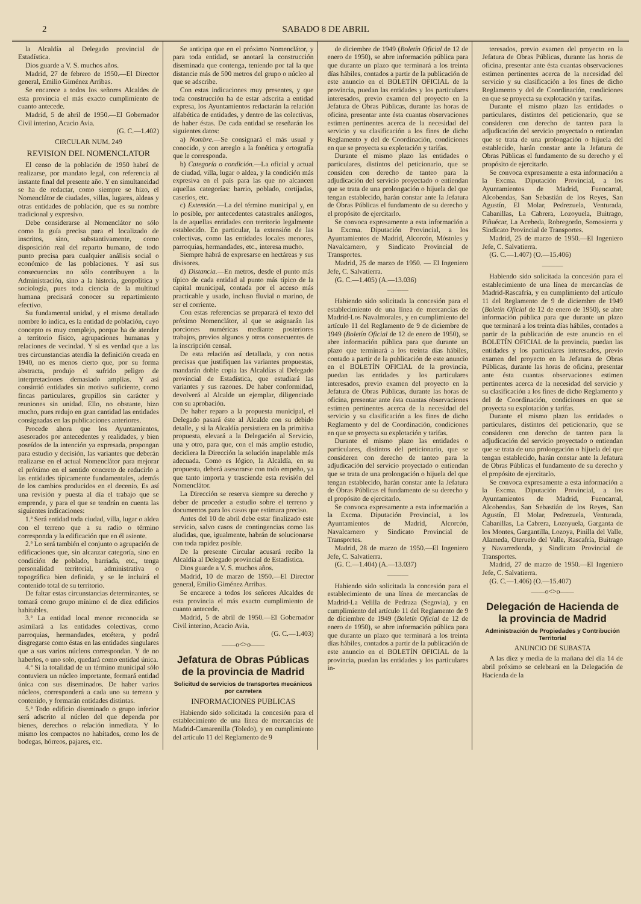2 SABADO 8 DE ABRIL
la Alcaldía al Delegado provincial de Estadística.
Dios guarde a V. S. muchos años.
Madrid, 27 de febrero de 1950.—El Director general, Emilio Giménez Arribas.
Se encarece a todos los señores Alcaldes de esta provincia el más exacto cumplimiento de cuanto antecede.
Madrid, 5 de abril de 1950.—El Gobernador Civil interino, Acacio Avia.
(G. C.—1.402)
CIRCULAR NUM. 249
REVISION DEL NOMENCLATOR
El censo de la población de 1950 habrá de realizarse, por mandato legal, con referencia al instante final del presente año. Y en simultaneidad se ha de redactar, como siempre se hizo, el Nomenclátor de ciudades, villas, lugares, aldeas y otras entidades de población, que es su nombre tradicional y expresivo.
Debe considerarse al Nomenclátor no sólo como la guía precisa para el localizado de inscritos, sino, substantivamente, como disposición real del reparto humano, de todo punto precisa para cualquier análisis social o económico de las poblaciones. Y así sus consecuencias no sólo contribuyen a la Administración, sino a la historia, geopolítica y sociología, pues toda ciencia de la multitud humana precisará conocer su repartimiento efectivo.
Su fundamental unidad, y el mismo detallado nombre lo indica, es la entidad de población, cuyo concepto es muy complejo, porque ha de atender a territorio físico, agrupaciones humanas y relaciones de vecindad. Y si es verdad que a las tres circunstancias atendía la definición creada en 1940, no es menos cierto que, por su forma abstracta, produjo el sufrido peligro de interpretaciones demasiado amplias. Y así consintió entidades sin motivo suficiente, como fincas particulares, grupillos sin carácter y reuniones sin unidad. Ello, no obstante, hizo mucho, pues redujo en gran cantidad las entidades consignadas en las publicaciones anteriores.
Procede ahora que los Ayuntamientos, asesorados por antecedentes y realidades, y bien poseídos de la intención ya expresada, propongan para estudio y decisión, las variantes que deberán realizarse en el actual Nomenclátor para mejorar el próximo en el sentido concreto de reducirlo a las entidades típicamente fundamentales, además de los cambios producidos en el decenio. Es así una revisión y puesta al día el trabajo que se emprende, y para el que se tendrán en cuenta las siguientes indicaciones:
1.ª Será entidad toda ciudad, villa, lugar o aldea con el terreno que a su radio o término corresponda y la edificación que en él asiente.
2.ª Lo será también el conjunto o agrupación de edificaciones que, sin alcanzar categoría, sino en condición de poblado, barriada, etc., tenga personalidad territorial, administrativa o topográfica bien definida, y se le incluirá el contenido total de su territorio.
De faltar estas circunstancias determinantes, se tomará como grupo mínimo el de diez edificios habitables.
3.ª La entidad local menor reconocida se asimilará a las entidades colectivas, como parroquias, hermandades, etcétera, y podrá disgregarse como éstas en las entidades singulares que a sus varios núcleos correspondan. Y de no haberlos, o uno solo, quedará como entidad única.
4.ª Si la totalidad de un término municipal sólo contuviera un núcleo importante, formará entidad única con sus diseminados. De haber varios núcleos, corresponderá a cada uno su terreno y contenido, y formarán entidades distintas.
5.ª Todo edificio diseminado o grupo inferior será adscrito al núcleo del que dependa por bienes, derechos o relación inmediata. Y lo mismo los compactos no habitados, como los de bodegas, hórreos, pajares, etc.
Se anticipa que en el próximo Nomenclátor, y para toda entidad, se anotará la construcción diseminada que contenga, teniendo por tal la que distancie más de 500 metros del grupo o núcleo al que se adscribe.
Con estas indicaciones muy presentes, y que toda construcción ha de estar adscrita a entidad expresa, los Ayuntamientos redactarán la relación alfabética de entidades, y dentro de las colectivas, de haber éstas. De cada entidad se reseñarán los siguientes datos:
a) Nombre.—Se consignará el más usual y conocido, y con arreglo a la fonética y ortografía que le corresponda.
b) Categoría o condición.—La oficial y actual de ciudad, villa, lugar o aldea, y la condición más expresiva en el país para las que no alcancen aquellas categorías: barrio, poblado, cortijadas, caseríos, etc.
c) Extensión.—La del término municipal y, en lo posible, por antecedentes catastrales análogos, la de aquellas entidades con territorio legalmente establecido. En particular, la extensión de las colectivas, como las entidades locales menores, parroquias, hermandades, etc., interesa mucho.
Siempre habrá de expresarse en hectáreas y sus divisores.
d) Distancia.—En metros, desde el punto más típico de cada entidad al punto más típico de la capital municipal, contada por el acceso más practicable y usado, incluso fluvial o marino, de ser el corriente.
Con estas referencias se preparará el texto del próximo Nomenclátor, al que se asignarán las porciones numéricas mediante posteriores trabajos, previos algunos y otros consecuentes de la inscripción censal.
De esta relación así detallada, y con notas precisas que justifiquen las variantes propuestas, mandarán doble copia las Alcaldías al Delegado provincial de Estadística, que estudiará las variantes y sus razones. De haber conformidad, devolverá al Alcalde un ejemplar, diligenciado con su aprobación.
De haber reparo a la propuesta municipal, el Delegado pasará éste al Alcalde con su debido detalle, y si la Alcaldía persistiera en la primitiva propuesta, elevará a la Delegación al Servicio, una y otro, para que, con el más amplio estudio, decidiera la Dirección la solución inapelable más adecuada. Como es lógico, la Alcaldía, en su propuesta, deberá asesorarse con todo empeño, ya que tanto importa y trasciende esta revisión del Nomenclátor.
La Dirección se reserva siempre su derecho y deber de proceder a estudio sobre el terreno y documentos para los casos que estimara preciso.
Antes del 10 de abril debe estar finalizado este servicio, salvo casos de contingencias como las aludidas, que, igualmente, habrán de solucionarse con toda rapidez posible.
De la presente Circular acusará recibo la Alcaldía al Delegado provincial de Estadística.
Dios guarde a V. S. muchos años.
Madrid, 10 de marzo de 1950.—El Director general, Emilio Giménez Arribas.
Se encarece a todos los señores Alcaldes de esta provincia el más exacto cumplimiento de cuanto antecede.
Madrid, 5 de abril de 1950.—El Gobernador Civil interino, Acacio Avia.
(G. C.—1.403)
——o<>o——
Jefatura de Obras Públicas de la provincia de Madrid
Solicitud de servicios de transportes mecánicos por carretera
INFORMACIONES PUBLICAS
Habiendo sido solicitada la concesión para el establecimiento de una línea de mercancías de Madrid-Camarenilla (Toledo), y en cumplimiento del artículo 11 del Reglamento de 9
de diciembre de 1949 (Boletín Oficial de 12 de enero de 1950), se abre información pública para que durante un plazo que terminará a los treinta días hábiles, contados a partir de la publicación de este anuncio en el BOLETÍN OFICIAL de la provincia, puedan las entidades y los particulares interesados, previo examen del proyecto en la Jefatura de Obras Públicas, durante las horas de oficina, presentar ante ésta cuantas observaciones estimen pertinentes acerca de la necesidad del servicio y su clasificación a los fines de dicho Reglamento y del de Coordinación, condiciones en que se proyecta su explotación y tarifas.
Durante el mismo plazo las entidades o particulares, distintos del peticionario, que se considen con derecho de tanteo para la adjudicación del servicio proyectado o entiendan que se trata de una prolongación o hijuela del que tengan establecido, harán constar ante la Jefatura de Obras Públicas el fundamento de su derecho y el propósito de ejercitarlo.
Se convoca expresamente a esta información a la Excma. Diputación Provincial, a los Ayuntamientos de Madrid, Alcorcón, Móstoles y Navalcarnero, y Sindicato Provincial de Transportes.
Madrid, 25 de marzo de 1950. — El Ingeniero Jefe, C. Salvatierra.
(G. C.—1.405) (A.—13.036)
———
Habiendo sido solicitada la concesión para el establecimiento de una línea de mercancías de Madrid-Los Navalmorales, y en cumplimiento del artículo 11 del Reglamento de 9 de diciembre de 1949 (Boletín Oficial de 12 de enero de 1950), se abre información pública para que durante un plazo que terminará a los treinta días hábiles, contado a partir de la publicación de este anuncio en el BOLETÍN OFICIAL de la provincia, puedan las entidades y los particulares interesados, previo examen del proyecto en la Jefatura de Obras Públicas, durante las horas de oficina, presentar ante ésta cuantas observaciones estimen pertinentes acerca de la necesidad del servicio y su clasificación a los fines de dicho Reglamento y del de Coordinación, condiciones en que se proyecta su explotación y tarifas.
Durante el mismo plazo las entidades o particulares, distintos del peticionario, que se consideren con derecho de tanteo para la adjudicación del servicio proyectado o entiendan que se trata de una prolongación o hijuela del que tengan establecido, harán constar ante la Jefatura de Obras Públicas el fundamento de su derecho y el propósito de ejercitarlo.
Se convoca expresamente a esta información a la Excma. Diputación Provincial, a los Ayuntamientos de Madrid, Alcorcón, Navalcarnero y Sindicato Provincial de Transportes.
Madrid, 28 de marzo de 1950.—El Ingeniero Jefe, C. Salvatierra.
(G. C.—1.404) (A.—13.037)
———
Habiendo sido solicitada la concesión para el establecimiento de una línea de mercancías de Madrid-La Velilla de Pedraza (Segovia), y en cumplimiento del artículo 11 del Reglamento de 9 de diciembre de 1949 (Boletín Oficial de 12 de enero de 1950), se abre información pública para que durante un plazo que terminará a los treinta días hábiles, contados a partir de la publicación de este anuncio en el BOLETÍN OFICIAL de la provincia, puedan las entidades y los particulares in-
teresados, previo examen del proyecto en la Jefatura de Obras Públicas, durante las horas de oficina, presentar ante ésta cuantas observaciones estimen pertinentes acerca de la necesidad del servicio y su clasificación a los fines de dicho Reglamento y del de Coordinación, condiciones en que se proyecta su explotación y tarifas.
Durante el mismo plazo las entidades o particulares, distintos del peticionario, que se consideren con derecho de tanteo para la adjudicación del servicio proyectado o entiendan que se trata de una prolongación o hijuela del establecido, harán constar ante la Jefatura de Obras Públicas el fundamento de su derecho y el propósito de ejercitarlo.
Se convoca expresamente a esta información a la Excma. Diputación Provincial, a los Ayuntamientos de Madrid, Fuencarral, Alcobendas, San Sebastián de los Reyes, San Agustín, El Molar, Pedrezuela, Venturada, Cabanillas, La Cabrera, Lozoyuela, Buitrago, Piñuécar, La Acebeda, Robregordo, Somosierra y Sindicato Provincial de Transportes.
Madrid, 25 de marzo de 1950.—El Ingeniero Jefe, C. Salvatierra.
(G. C.—1.407) (O.—15.406)
———
Habiendo sido solicitada la concesión para el establecimiento de una línea de mercancías de Madrid-Rascafría, y en cumplimiento del artículo 11 del Reglamento de 9 de diciembre de 1949 (Boletín Oficial de 12 de enero de 1950), se abre información pública para que durante un plazo que terminará a los treinta días hábiles, contados a partir de la publicación de este anuncio en el BOLETÍN OFICIAL de la provincia, puedan las entidades y los particulares interesados, previo examen del proyecto en la Jefatura de Obras Públicas, durante las horas de oficina, presentar ante ésta cuantas observaciones estimen pertinentes acerca de la necesidad del servicio y su clasificación a los fines de dicho Reglamento y del de Coordinación, condiciones en que se proyecta su explotación y tarifas.
Durante el mismo plazo las entidades o particulares, distintos del peticionario, que se consideren con derecho de tanteo para la adjudicación del servicio proyectado o entiendan que se trata de una prolongación o hijuela del que tengan establecido, harán constar ante la Jefatura de Obras Públicas el fundamento de su derecho y el propósito de ejercitarlo.
Se convoca expresamente a esta información a la Excma. Diputación Provincial, a los Ayuntamientos de Madrid, Fuencarral, Alcobendas, San Sebastián de los Reyes, San Agustín, El Molar, Pedrezuela, Venturada, Cabanillas, La Cabrera, Lozoyuela, Garganta de los Montes, Gargantilla, Lozoya, Pinilla del Valle, Alameda, Oteruelo del Valle, Rascafría, Buitrago y Navarredonda, y Sindicato Provincial de Transportes.
Madrid, 27 de marzo de 1950.—El Ingeniero Jefe, C. Salvatierra.
(G. C.—1.406) (O.—15.407)
——o<>o——
Delegación de Hacienda de la provincia de Madrid
Administración de Propiedades y Contribución Territorial
ANUNCIO DE SUBASTA
A las diez y media de la mañana del día 14 de abril próximo se celebrará en la Delegación de Hacienda de la